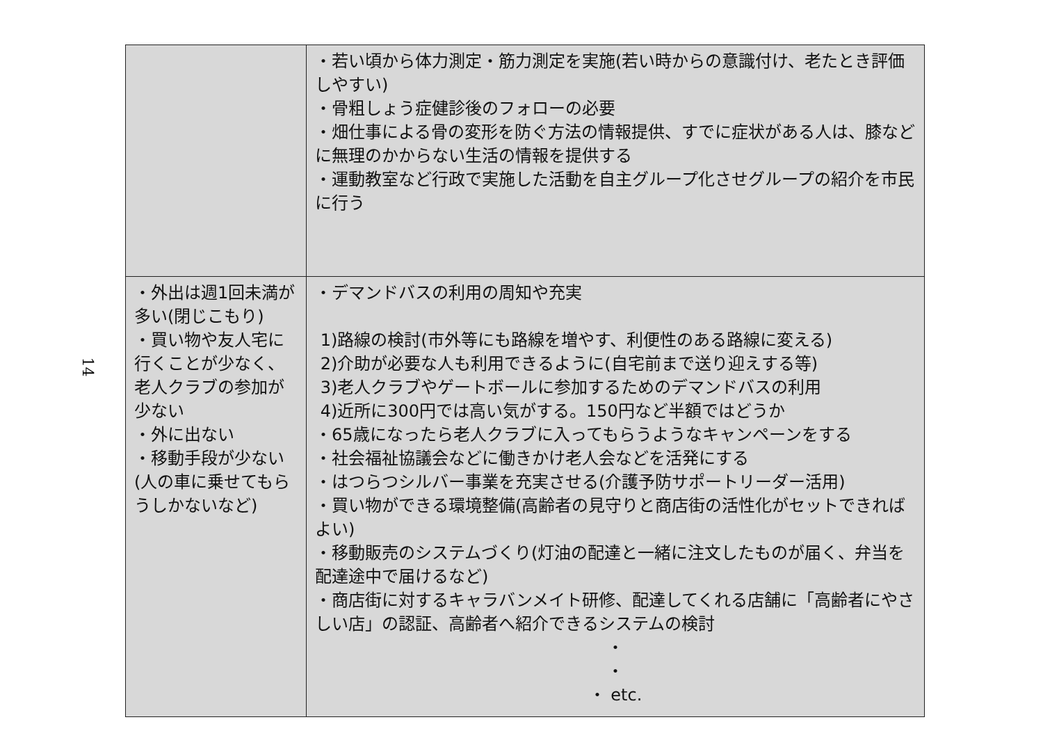14
| | ・若い頃から体力測定・筋力測定を実施(若い時からの意識付け、老たとき評価しやすい) ・骨粗しょう症健診後のフォローの必要 ・畑仕事による骨の変形を防ぐ方法の情報提供、すでに症状がある人は、膝などに無理のかからない生活の情報を提供する ・運動教室など行政で実施した活動を自主グループ化させグループの紹介を市民に行う |
| ・外出は週1回未満が多い(閉じこもり) ・買い物や友人宅に行くことが少なく、老人クラブの参加が少ない ・外に出ない ・移動手段が少ない(人の車に乗せてもらうしかないなど) | ・デマンドバスの利用の周知や充実 1)路線の検討(市外等にも路線を増やす、利便性のある路線に変える) 2)介助が必要な人も利用できるように(自宅前まで送り迎えする等) 3)老人クラブやゲートボールに参加するためのデマンドバスの利用 4)近所に300円では高い気がする。150円など半額ではどうか ・65歳になったら老人クラブに入ってもらうようなキャンペーンをする ・社会福祉協議会などに働きかけ老人会などを活発にする ・はつらつシルバー事業を充実させる(介護予防サポートリーダー活用) ・買い物ができる環境整備(高齢者の見守りと商店街の活性化がセットできればよい) ・移動販売のシステムづくり(灯油の配達と一緒に注文したものが届く、弁当を配達途中で届けるなど) ・商店街に対するキャラバンメイト研修、配達してくれる店舗に「高齢者にやさしい店」の認証、高齢者へ紹介できるシステムの検討 ・ ・ ・ etc. |